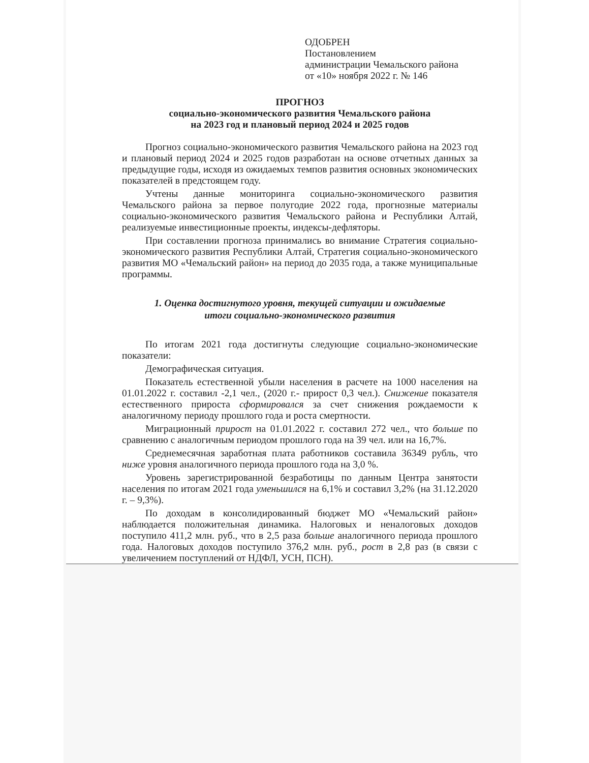ОДОБРЕН
Постановлением
администрации Чемальского района
от «10» ноября 2022 г. № 146
ПРОГНОЗ
социально-экономического развития Чемальского района
на 2023 год и плановый период 2024 и 2025 годов
Прогноз социально-экономического развития Чемальского района на 2023 год и плановый период 2024 и 2025 годов разработан на основе отчетных данных за предыдущие годы, исходя из ожидаемых темпов развития основных экономических показателей в предстоящем году.
Учтены данные мониторинга социально-экономического развития Чемальского района за первое полугодие 2022 года, прогнозные материалы социально-экономического развития Чемальского района и Республики Алтай, реализуемые инвестиционные проекты, индексы-дефляторы.
При составлении прогноза принимались во внимание Стратегия социально-экономического развития Республики Алтай, Стратегия социально-экономического развития МО «Чемальский район» на период до 2035 года, а также муниципальные программы.
1. Оценка достигнутого уровня, текущей ситуации и ожидаемые
итоги социально-экономического развития
По итогам 2021 года достигнуты следующие социально-экономические показатели:
Демографическая ситуация.
Показатель естественной убыли населения в расчете на 1000 населения на 01.01.2022 г. составил -2,1 чел., (2020 г.- прирост 0,3 чел.). Снижение показателя естественного прироста сформировался за счет снижения рождаемости к аналогичному периоду прошлого года и роста смертности.
Миграционный прирост на 01.01.2022 г. составил 272 чел., что больше по сравнению с аналогичным периодом прошлого года на 39 чел. или на 16,7%.
Среднемесячная заработная плата работников составила 36349 рубль, что ниже уровня аналогичного периода прошлого года на 3,0 %.
Уровень зарегистрированной безработицы по данным Центра занятости населения по итогам 2021 года уменьшился на 6,1% и составил 3,2% (на 31.12.2020 г. – 9,3%).
По доходам в консолидированный бюджет МО «Чемальский район» наблюдается положительная динамика. Налоговых и неналоговых доходов поступило 411,2 млн. руб., что в 2,5 раза больше аналогичного периода прошлого года. Налоговых доходов поступило 376,2 млн. руб., рост в 2,8 раз (в связи с увеличением поступлений от НДФЛ, УСН, ПСН).